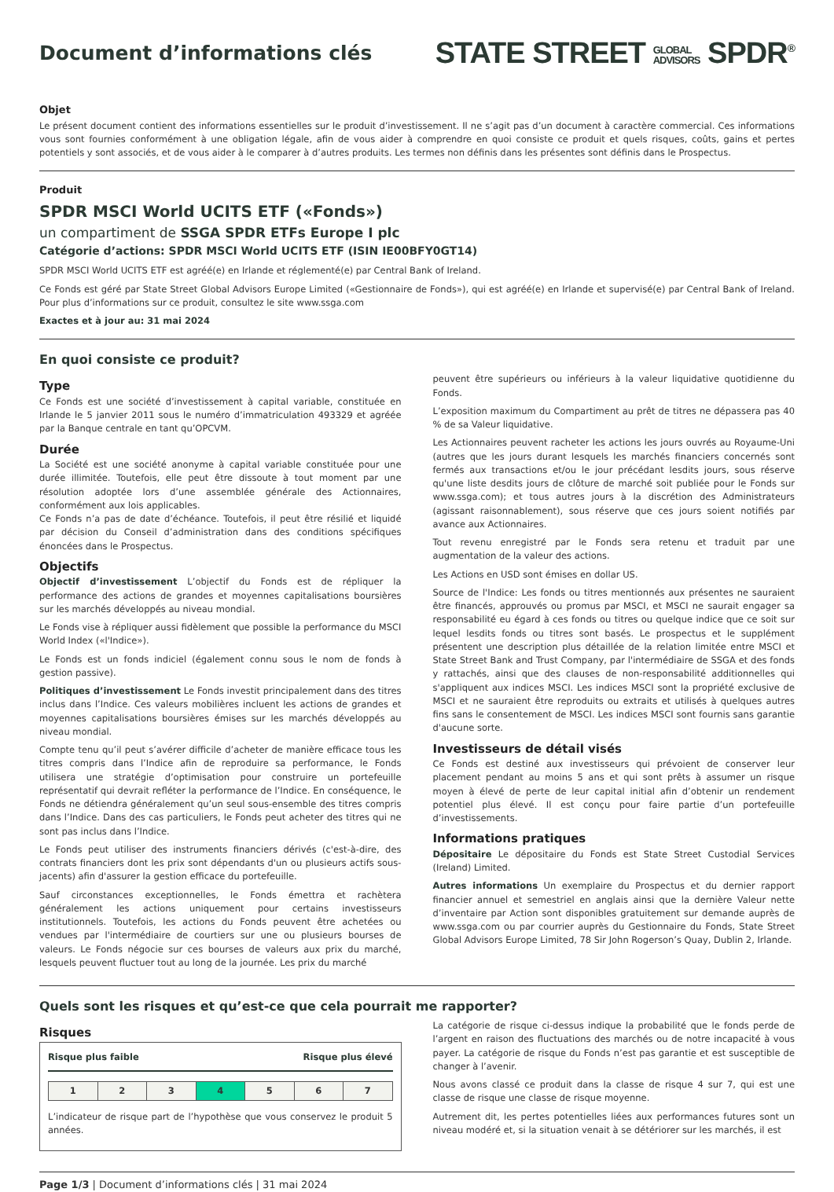Document d’informations clés
STATE STREET GLOBAL
ADVISORS SPDR<sup>®</sup>
Objet
Le présent document contient des informations essentielles sur le produit d’investissement. Il ne s’agit pas d’un document à caractère commercial. Ces informations vous sont fournies conformément à une obligation légale, afin de vous aider à comprendre en quoi consiste ce produit et quels risques, coûts, gains et pertes potentiels y sont associés, et de vous aider à le comparer à d’autres produits. Les termes non définis dans les présentes sont définis dans le Prospectus.
Produit
SPDR MSCI World UCITS ETF («Fonds»)
un compartiment de SSGA SPDR ETFs Europe I plc
Catégorie d’actions: SPDR MSCI World UCITS ETF (ISIN IE00BFY0GT14)
SPDR MSCI World UCITS ETF est agréé(e) en Irlande et réglementé(e) par Central Bank of Ireland.
Ce Fonds est géré par State Street Global Advisors Europe Limited («Gestionnaire de Fonds»), qui est agréé(e) en Irlande et supervisé(e) par Central Bank of Ireland. Pour plus d’informations sur ce produit, consultez le site www.ssga.com
Exactes et à jour au: 31 mai 2024
En quoi consiste ce produit?
Type
Ce Fonds est une société d’investissement à capital variable, constituée en Irlande le 5 janvier 2011 sous le numéro d’immatriculation 493329 et agréée par la Banque centrale en tant qu’OPCVM.
Durée
La Société est une société anonyme à capital variable constituée pour une durée illimitée. Toutefois, elle peut être dissoute à tout moment par une résolution adoptée lors d’une assemblée générale des Actionnaires, conformément aux lois applicables.
Ce Fonds n’a pas de date d’échéance. Toutefois, il peut être résilié et liquidé par décision du Conseil d’administration dans des conditions spécifiques énoncées dans le Prospectus.
Objectifs
Objectif d’investissement L’objectif du Fonds est de répliquer la performance des actions de grandes et moyennes capitalisations boursières sur les marchés développés au niveau mondial.
Le Fonds vise à répliquer aussi fidèlement que possible la performance du MSCI World Index («l'Indice»).
Le Fonds est un fonds indiciel (également connu sous le nom de fonds à gestion passive).
Politiques d’investissement Le Fonds investit principalement dans des titres inclus dans l’Indice. Ces valeurs mobilières incluent les actions de grandes et moyennes capitalisations boursières émises sur les marchés développés au niveau mondial.
Compte tenu qu’il peut s’avérer difficile d’acheter de manière efficace tous les titres compris dans l’Indice afin de reproduire sa performance, le Fonds utilisera une stratégie d’optimisation pour construire un portefeuille représentatif qui devrait refléter la performance de l’Indice. En conséquence, le Fonds ne détiendra généralement qu’un seul sous-ensemble des titres compris dans l’Indice. Dans des cas particuliers, le Fonds peut acheter des titres qui ne sont pas inclus dans l’Indice.
Le Fonds peut utiliser des instruments financiers dérivés (c'est-à-dire, des contrats financiers dont les prix sont dépendants d'un ou plusieurs actifs sous-jacents) afin d'assurer la gestion efficace du portefeuille.
Sauf circonstances exceptionnelles, le Fonds émettra et rachètera généralement les actions uniquement pour certains investisseurs institutionnels. Toutefois, les actions du Fonds peuvent être achetées ou vendues par l'intermédiaire de courtiers sur une ou plusieurs bourses de valeurs. Le Fonds négocie sur ces bourses de valeurs aux prix du marché, lesquels peuvent fluctuer tout au long de la journée. Les prix du marché
peuvent être supérieurs ou inférieurs à la valeur liquidative quotidienne du Fonds.
L’exposition maximum du Compartiment au prêt de titres ne dépassera pas 40 % de sa Valeur liquidative.
Les Actionnaires peuvent racheter les actions les jours ouvrés au Royaume-Uni (autres que les jours durant lesquels les marchés financiers concernés sont fermés aux transactions et/ou le jour précédant lesdits jours, sous réserve qu'une liste desdits jours de clôture de marché soit publiée pour le Fonds sur www.ssga.com); et tous autres jours à la discrétion des Administrateurs (agissant raisonnablement), sous réserve que ces jours soient notifiés par avance aux Actionnaires.
Tout revenu enregistré par le Fonds sera retenu et traduit par une augmentation de la valeur des actions.
Les Actions en USD sont émises en dollar US.
Source de l'Indice: Les fonds ou titres mentionnés aux présentes ne sauraient être financés, approuvés ou promus par MSCI, et MSCI ne saurait engager sa responsabilité eu égard à ces fonds ou titres ou quelque indice que ce soit sur lequel lesdits fonds ou titres sont basés. Le prospectus et le supplément présentent une description plus détaillée de la relation limitée entre MSCI et State Street Bank and Trust Company, par l'intermédiaire de SSGA et des fonds y rattachés, ainsi que des clauses de non-responsabilité additionnelles qui s'appliquent aux indices MSCI. Les indices MSCI sont la propriété exclusive de MSCI et ne sauraient être reproduits ou extraits et utilisés à quelques autres fins sans le consentement de MSCI. Les indices MSCI sont fournis sans garantie d'aucune sorte.
Investisseurs de détail visés
Ce Fonds est destiné aux investisseurs qui prévoient de conserver leur placement pendant au moins 5 ans et qui sont prêts à assumer un risque moyen à élevé de perte de leur capital initial afin d’obtenir un rendement potentiel plus élevé. Il est conçu pour faire partie d’un portefeuille d’investissements.
Informations pratiques
Dépositaire Le dépositaire du Fonds est State Street Custodial Services (Ireland) Limited.
Autres informations Un exemplaire du Prospectus et du dernier rapport financier annuel et semestriel en anglais ainsi que la dernière Valeur nette d’inventaire par Action sont disponibles gratuitement sur demande auprès de www.ssga.com ou par courrier auprès du Gestionnaire du Fonds, State Street Global Advisors Europe Limited, 78 Sir John Rogerson’s Quay, Dublin 2, Irlande.
Quels sont les risques et qu’est-ce que cela pourrait me rapporter?
Risques
Risque plus faible Risque plus élevé
| 1 | 2 | 3 | 4 | 5 | 6 | 7 |
L’indicateur de risque part de l’hypothèse que vous conservez le produit 5 années.
La catégorie de risque ci-dessus indique la probabilité que le fonds perde de l’argent en raison des fluctuations des marchés ou de notre incapacité à vous payer. La catégorie de risque du Fonds n’est pas garantie et est susceptible de changer à l’avenir.
Nous avons classé ce produit dans la classe de risque 4 sur 7, qui est une classe de risque une classe de risque moyenne.
Autrement dit, les pertes potentielles liées aux performances futures sont un niveau modéré et, si la situation venait à se détériorer sur les marchés, il est
Page 1/3 | Document d’informations clés | 31 mai 2024